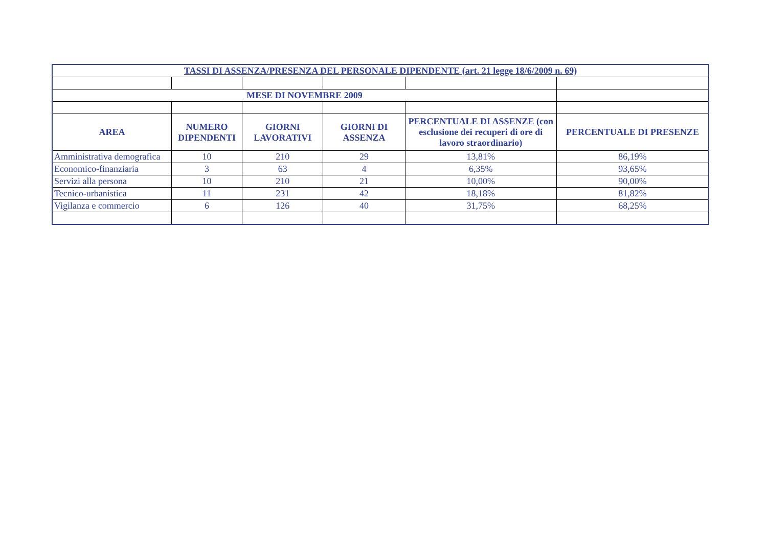| TASSI DI ASSENZA/PRESENZA DEL PERSONALE DIPENDENTE (art. 21 legge 18/6/2009 n. 69) | | | | | |
| MESE DI NOVEMBRE 2009 | | | | | |
| AREA | NUMERO DIPENDENTI | GIORNI LAVORATIVI | GIORNI DI ASSENZA | PERCENTUALE DI ASSENZE (con esclusione dei recuperi di ore di lavoro straordinario) | PERCENTUALE DI PRESENZE |
| Amministrativa demografica | 10 | 210 | 29 | 13,81% | 86,19% |
| Economico-finanziaria | 3 | 63 | 4 | 6,35% | 93,65% |
| Servizi alla persona | 10 | 210 | 21 | 10,00% | 90,00% |
| Tecnico-urbanistica | 11 | 231 | 42 | 18,18% | 81,82% |
| Vigilanza e commercio | 6 | 126 | 40 | 31,75% | 68,25% |